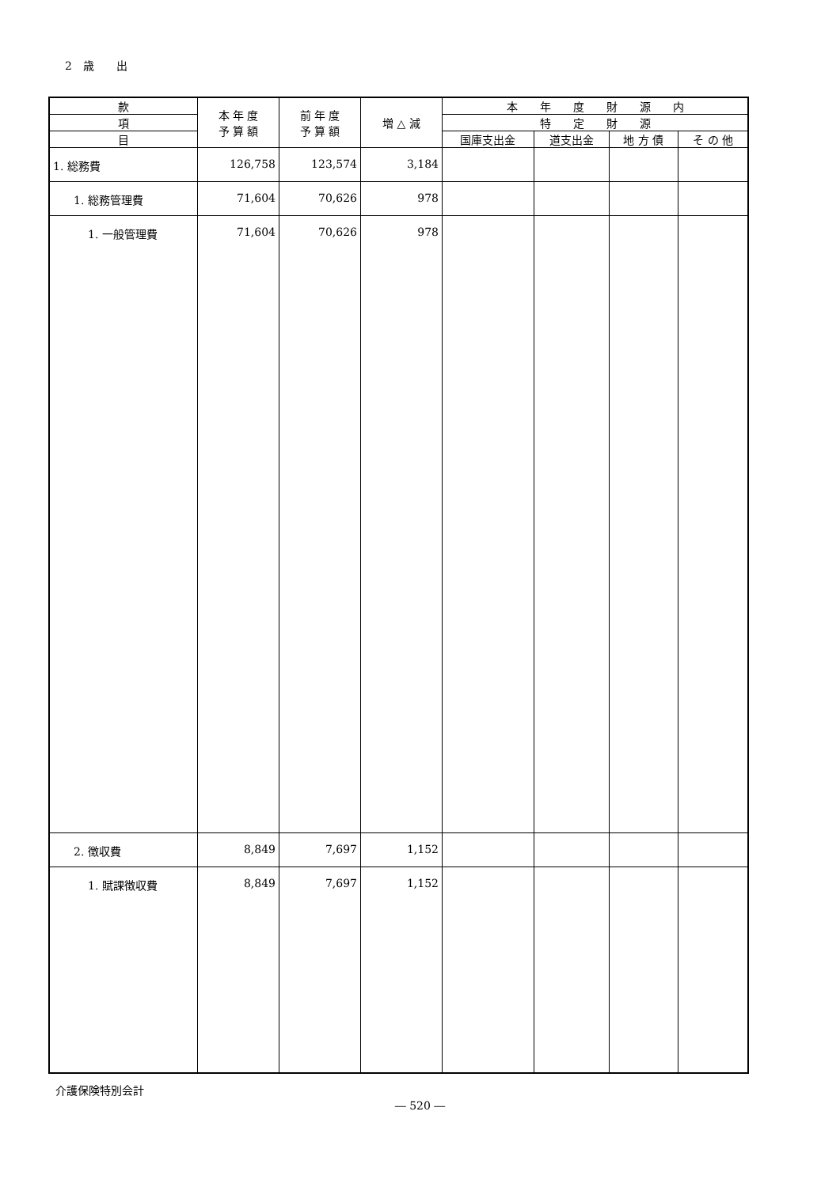2　歳　　出
| 款 | 本 年 度 予 算 額 | 前 年 度 予 算 額 | 増 △ 減 | 本 年 度 財 源 内 | | | |
| --- | --- | --- | --- | --- | --- | --- | --- |
| 項 | | | | 特 定 財 源 | | | |
| 目 | | | | 国庫支出金 | 道支出金 | 地 方 債 | そ の 他 |
| 1. 総務費 | 126,758 | 123,574 | 3,184 | | | | |
| 1. 総務管理費 | 71,604 | 70,626 | 978 | | | | |
| 1. 一般管理費 | 71,604 | 70,626 | 978 | | | | |
| 2. 徴収費 | 8,849 | 7,697 | 1,152 | | | | |
| 1. 賦課徴収費 | 8,849 | 7,697 | 1,152 | | | | |
介護保険特別会計
― 520 ―